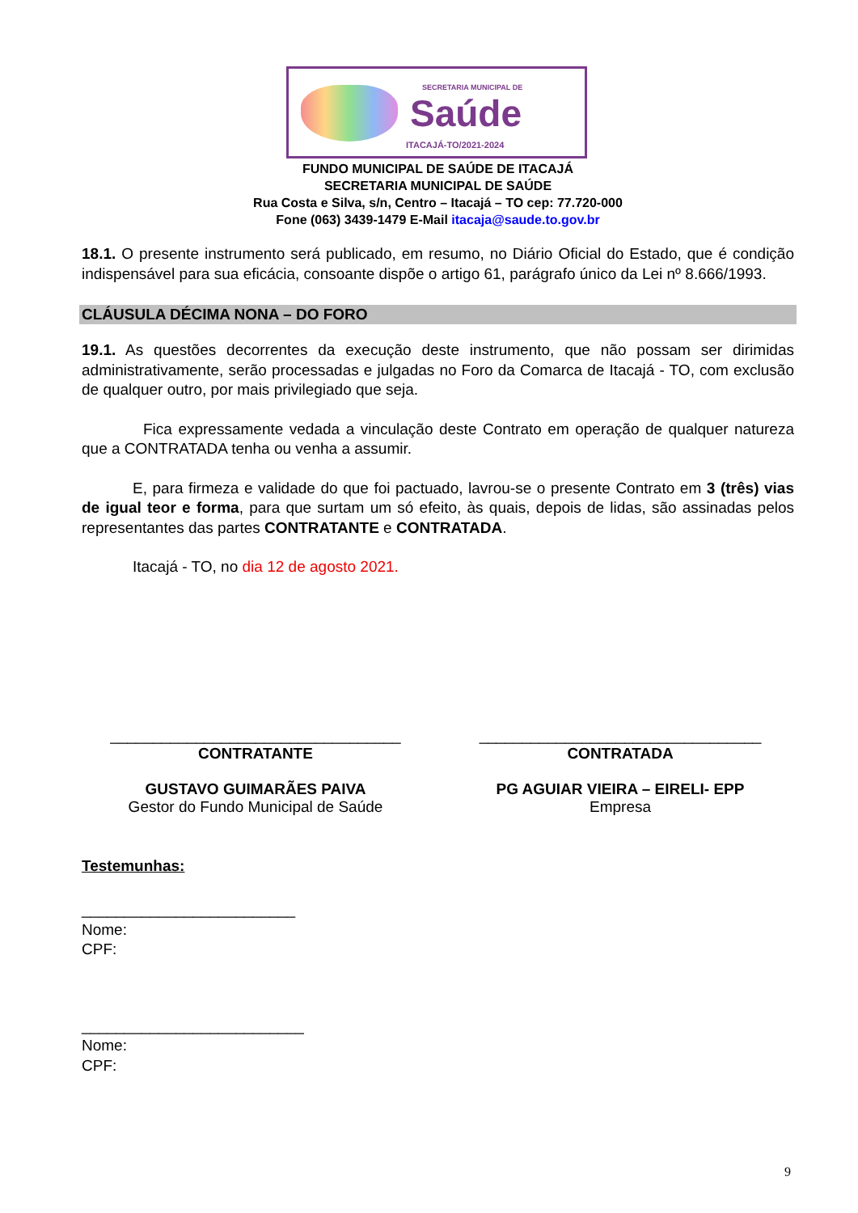SECRETARIA MUNICIPAL DE
Saúde
ITACAJÁ-TO/2021-2024
FUNDO MUNICIPAL DE SAÚDE DE ITACAJÁ
SECRETARIA MUNICIPAL DE SAÚDE
Rua Costa e Silva, s/n, Centro – Itacajá – TO cep: 77.720-000
Fone (063) 3439-1479 E-Mail itacaja@saude.to.gov.br
18.1. O presente instrumento será publicado, em resumo, no Diário Oficial do Estado, que é condição indispensável para sua eficácia, consoante dispõe o artigo 61, parágrafo único da Lei nº 8.666/1993.
CLÁUSULA DÉCIMA NONA – DO FORO
19.1. As questões decorrentes da execução deste instrumento, que não possam ser dirimidas administrativamente, serão processadas e julgadas no Foro da Comarca de Itacajá - TO, com exclusão de qualquer outro, por mais privilegiado que seja.
Fica expressamente vedada a vinculação deste Contrato em operação de qualquer natureza que a CONTRATADA tenha ou venha a assumir.
E, para firmeza e validade do que foi pactuado, lavrou-se o presente Contrato em 3 (três) vias de igual teor e forma, para que surtam um só efeito, às quais, depois de lidas, são assinadas pelos representantes das partes CONTRATANTE e CONTRATADA.
Itacajá - TO, no dia 12 de agosto 2021.
__________________________________
CONTRATANTE
GUSTAVO GUIMARÃES PAIVA
Gestor do Fundo Municipal de Saúde
_________________________________
CONTRATADA
PG AGUIAR VIEIRA – EIRELI- EPP
Empresa
Testemunhas:
_________________________
Nome:
CPF:
__________________________
Nome:
CPF:
9